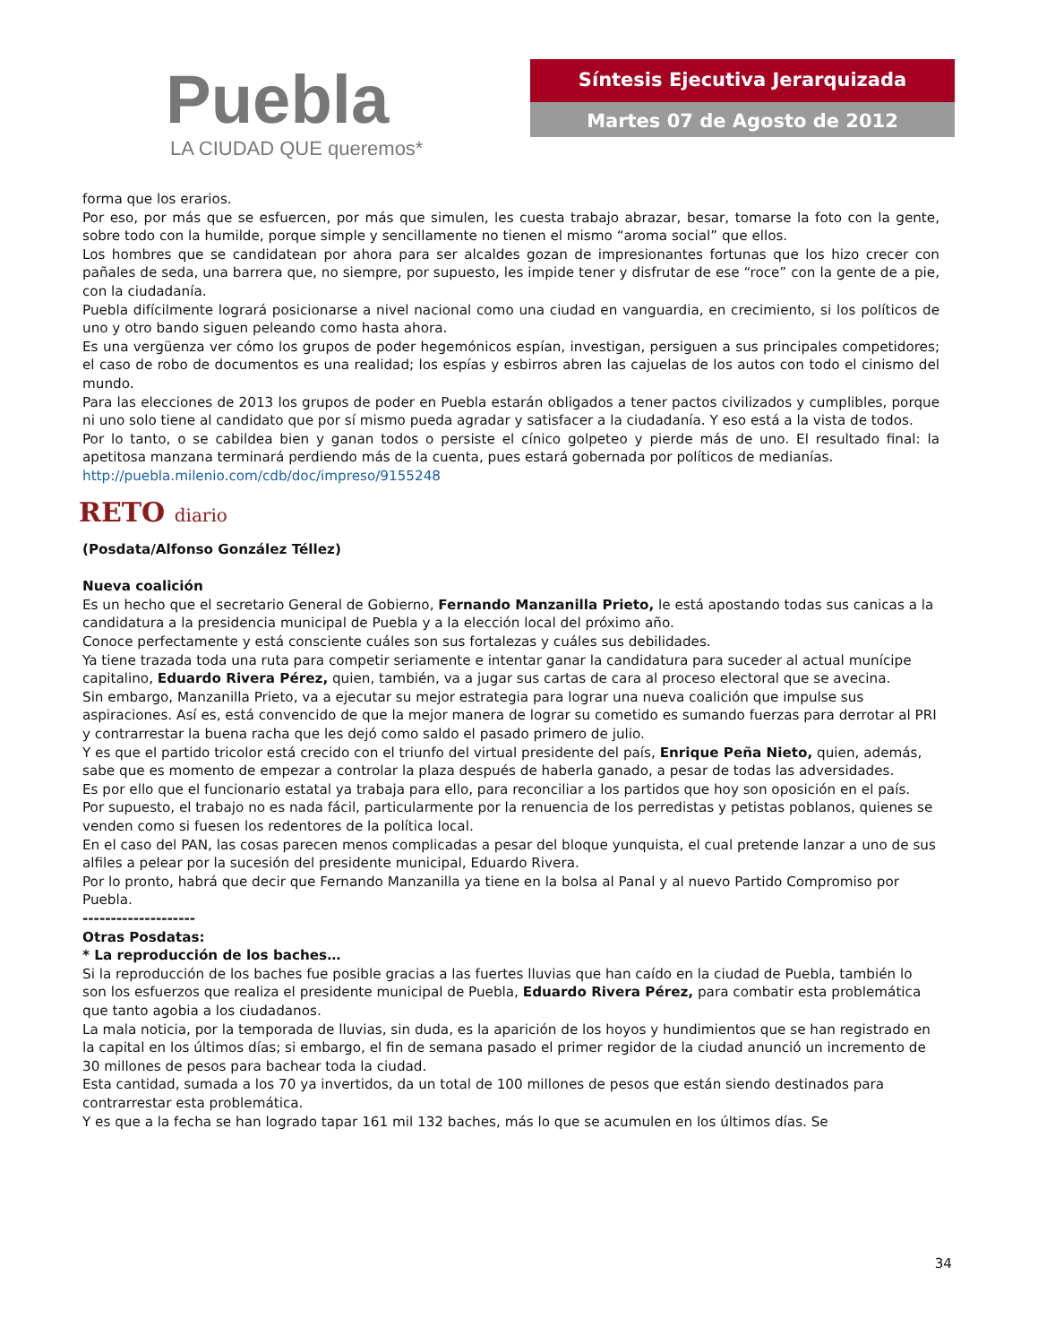Puebla
LA CIUDAD QUE queremos*
Síntesis Ejecutiva Jerarquizada
Martes 07 de Agosto de 2012
forma que los erarios.
Por eso, por más que se esfuercen, por más que simulen, les cuesta trabajo abrazar, besar, tomarse la foto con la gente, sobre todo con la humilde, porque simple y sencillamente no tienen el mismo “aroma social” que ellos.
Los hombres que se candidatean por ahora para ser alcaldes gozan de impresionantes fortunas que los hizo crecer con pañales de seda, una barrera que, no siempre, por supuesto, les impide tener y disfrutar de ese “roce” con la gente de a pie, con la ciudadanía.
Puebla difícilmente logrará posicionarse a nivel nacional como una ciudad en vanguardia, en crecimiento, si los políticos de uno y otro bando siguen peleando como hasta ahora.
Es una vergüenza ver cómo los grupos de poder hegemónicos espían, investigan, persiguen a sus principales competidores; el caso de robo de documentos es una realidad; los espías y esbirros abren las cajuelas de los autos con todo el cinismo del mundo.
Para las elecciones de 2013 los grupos de poder en Puebla estarán obligados a tener pactos civilizados y cumplibles, porque ni uno solo tiene al candidato que por sí mismo pueda agradar y satisfacer a la ciudadanía. Y eso está a la vista de todos.
Por lo tanto, o se cabildea bien y ganan todos o persiste el cínico golpeteo y pierde más de uno. El resultado final: la apetitosa manzana terminará perdiendo más de la cuenta, pues estará gobernada por políticos de medianías.
http://puebla.milenio.com/cdb/doc/impreso/9155248
RETO diario
(Posdata/Alfonso González Téllez)
Nueva coalición
Es un hecho que el secretario General de Gobierno, Fernando Manzanilla Prieto, le está apostando todas sus canicas a la candidatura a la presidencia municipal de Puebla y a la elección local del próximo año.
Conoce perfectamente y está consciente cuáles son sus fortalezas y cuáles sus debilidades.
Ya tiene trazada toda una ruta para competir seriamente e intentar ganar la candidatura para suceder al actual munícipe capitalino, Eduardo Rivera Pérez, quien, también, va a jugar sus cartas de cara al proceso electoral que se avecina.
Sin embargo, Manzanilla Prieto, va a ejecutar su mejor estrategia para lograr una nueva coalición que impulse sus aspiraciones. Así es, está convencido de que la mejor manera de lograr su cometido es sumando fuerzas para derrotar al PRI y contrarrestar la buena racha que les dejó como saldo el pasado primero de julio.
Y es que el partido tricolor está crecido con el triunfo del virtual presidente del país, Enrique Peña Nieto, quien, además, sabe que es momento de empezar a controlar la plaza después de haberla ganado, a pesar de todas las adversidades.
Es por ello que el funcionario estatal ya trabaja para ello, para reconciliar a los partidos que hoy son oposición en el país.
Por supuesto, el trabajo no es nada fácil, particularmente por la renuencia de los perredistas y petistas poblanos, quienes se venden como si fuesen los redentores de la política local.
En el caso del PAN, las cosas parecen menos complicadas a pesar del bloque yunquista, el cual pretende lanzar a uno de sus alfiles a pelear por la sucesión del presidente municipal, Eduardo Rivera.
Por lo pronto, habrá que decir que Fernando Manzanilla ya tiene en la bolsa al Panal y al nuevo Partido Compromiso por Puebla.
--------------------
Otras Posdatas:
* La reproducción de los baches…
Si la reproducción de los baches fue posible gracias a las fuertes lluvias que han caído en la ciudad de Puebla, también lo son los esfuerzos que realiza el presidente municipal de Puebla, Eduardo Rivera Pérez, para combatir esta problemática que tanto agobia a los ciudadanos.
La mala noticia, por la temporada de lluvias, sin duda, es la aparición de los hoyos y hundimientos que se han registrado en la capital en los últimos días; si embargo, el fin de semana pasado el primer regidor de la ciudad anunció un incremento de 30 millones de pesos para bachear toda la ciudad.
Esta cantidad, sumada a los 70 ya invertidos, da un total de 100 millones de pesos que están siendo destinados para contrarrestar esta problemática.
Y es que a la fecha se han logrado tapar 161 mil 132 baches, más lo que se acumulen en los últimos días. Se
34